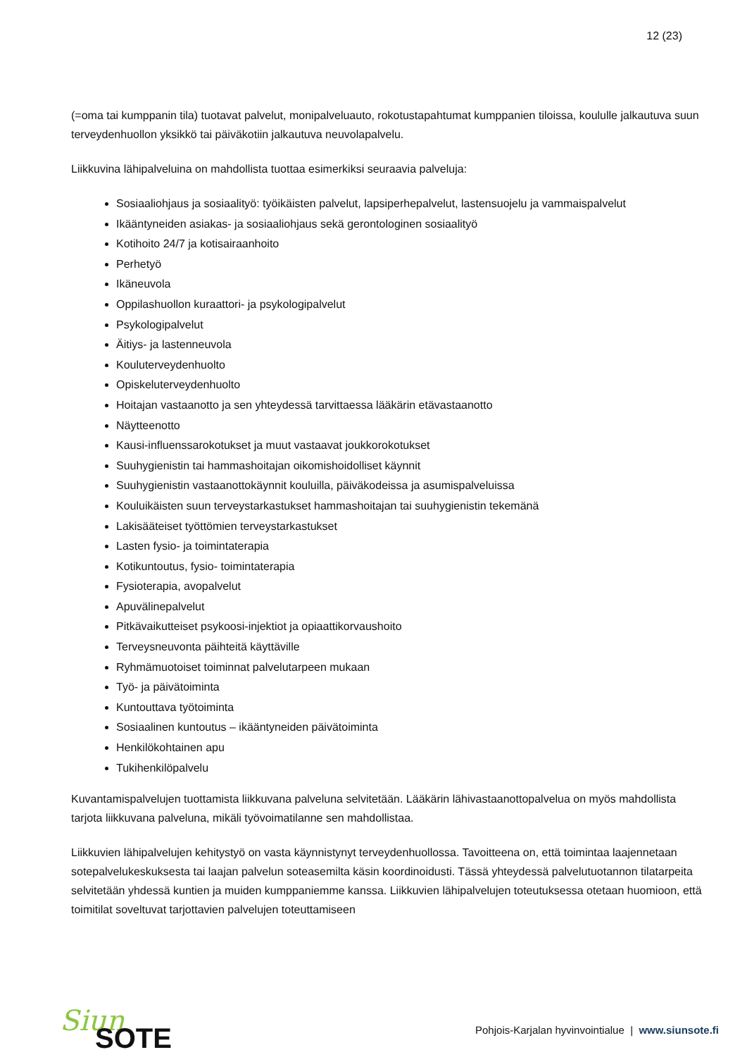12 (23)
(=oma tai kumppanin tila) tuotavat palvelut, monipalveluauto, rokotustapahtumat kumppanien tiloissa, koululle jalkautuva suun terveydenhuollon yksikkö tai päiväkotiin jalkautuva neuvolapalvelu.
Liikkuvina lähipalveluina on mahdollista tuottaa esimerkiksi seuraavia palveluja:
Sosiaaliohjaus ja sosiaalityö: työikäisten palvelut, lapsiperhepalvelut, lastensuojelu ja vammaispalvelut
Ikääntyneiden asiakas- ja sosiaaliohjaus sekä gerontologinen sosiaalityö
Kotihoito 24/7 ja kotisairaanhoito
Perhetyö
Ikäneuvola
Oppilashuollon kuraattori- ja psykologipalvelut
Psykologipalvelut
Äitiys- ja lastenneuvola
Kouluterveydenhuolto
Opiskeluterveydenhuolto
Hoitajan vastaanotto ja sen yhteydessä tarvittaessa lääkärin etävastaanotto
Näytteenotto
Kausi-influenssarokotukset ja muut vastaavat joukkorokotukset
Suuhygienistin tai hammashoitajan oikomishoidolliset käynnit
Suuhygienistin vastaanottokäynnit kouluilla, päiväkodeissa ja asumispalveluissa
Kouluikäisten suun terveystarkastukset hammashoitajan tai suuhygienistin tekemänä
Lakisääteiset työttömien terveystarkastukset
Lasten fysio- ja toimintaterapia
Kotikuntoutus, fysio- toimintaterapia
Fysioterapia, avopalvelut
Apuvälinepalvelut
Pitkävaikutteiset psykoosi-injektiot ja opiaattikorvaushoito
Terveysneuvonta päihteitä käyttäville
Ryhmämuotoiset toiminnat palvelutarpeen mukaan
Työ- ja päivätoiminta
Kuntouttava työtoiminta
Sosiaalinen kuntoutus – ikääntyneiden päivätoiminta
Henkilökohtainen apu
Tukihenkilöpalvelu
Kuvantamispalvelujen tuottamista liikkuvana palveluna selvitetään. Lääkärin lähivastaanottopalvelua on myös mahdollista tarjota liikkuvana palveluna, mikäli työvoimatilanne sen mahdollistaa.
Liikkuvien lähipalvelujen kehitystyö on vasta käynnistynyt terveydenhuollossa. Tavoitteena on, että toimintaa laajennetaan sotepalvelukeskuksesta tai laajan palvelun soteasemilta käsin koordinoidusti. Tässä yhteydessä palvelutuotannon tilatarpeita selvitetään yhdessä kuntien ja muiden kumppaniemme kanssa. Liikkuvien lähipalvelujen toteutuksessa otetaan huomioon, että toimitilat soveltuvat tarjottavien palvelujen toteuttamiseen
Siun
SOTE
Pohjois-Karjalan hyvinvointialue | www.siunsote.fi